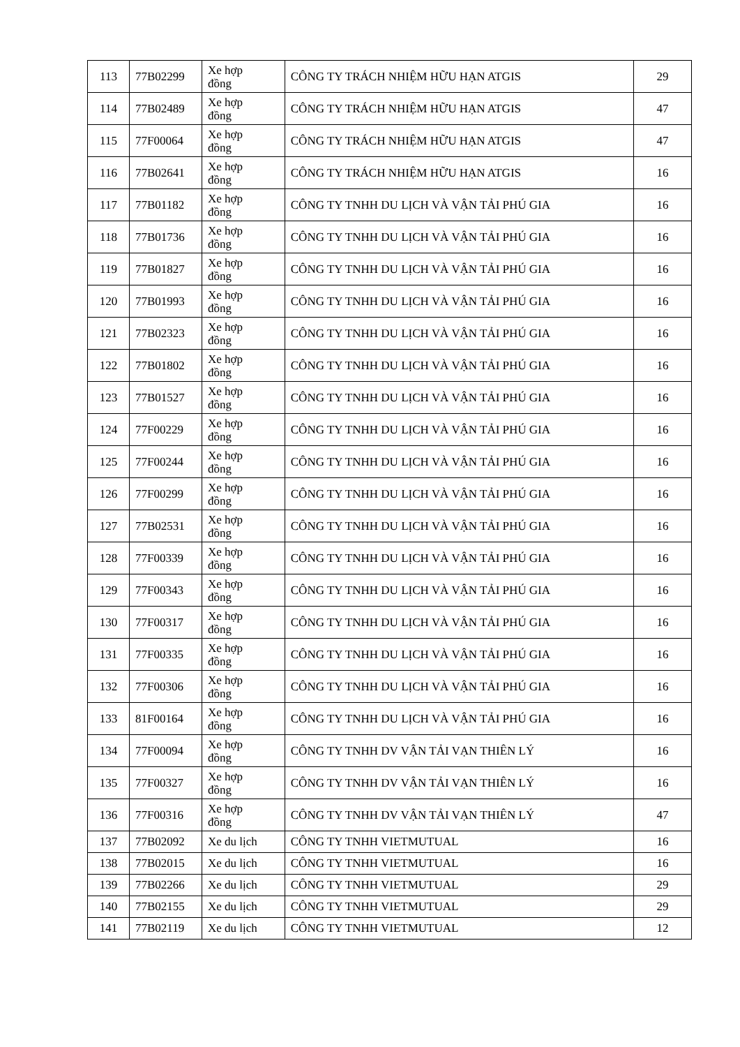| 113 | 77B02299 | Xe hợp đồng | CÔNG TY TRÁCH NHIỆM HỮU HẠN ATGIS | 29 |
| 114 | 77B02489 | Xe hợp đồng | CÔNG TY TRÁCH NHIỆM HỮU HẠN ATGIS | 47 |
| 115 | 77F00064 | Xe hợp đồng | CÔNG TY TRÁCH NHIỆM HỮU HẠN ATGIS | 47 |
| 116 | 77B02641 | Xe hợp đồng | CÔNG TY TRÁCH NHIỆM HỮU HẠN ATGIS | 16 |
| 117 | 77B01182 | Xe hợp đồng | CÔNG TY TNHH DU LỊCH VÀ VẬN TẢI PHÚ GIA | 16 |
| 118 | 77B01736 | Xe hợp đồng | CÔNG TY TNHH DU LỊCH VÀ VẬN TẢI PHÚ GIA | 16 |
| 119 | 77B01827 | Xe hợp đồng | CÔNG TY TNHH DU LỊCH VÀ VẬN TẢI PHÚ GIA | 16 |
| 120 | 77B01993 | Xe hợp đồng | CÔNG TY TNHH DU LỊCH VÀ VẬN TẢI PHÚ GIA | 16 |
| 121 | 77B02323 | Xe hợp đồng | CÔNG TY TNHH DU LỊCH VÀ VẬN TẢI PHÚ GIA | 16 |
| 122 | 77B01802 | Xe hợp đồng | CÔNG TY TNHH DU LỊCH VÀ VẬN TẢI PHÚ GIA | 16 |
| 123 | 77B01527 | Xe hợp đồng | CÔNG TY TNHH DU LỊCH VÀ VẬN TẢI PHÚ GIA | 16 |
| 124 | 77F00229 | Xe hợp đồng | CÔNG TY TNHH DU LỊCH VÀ VẬN TẢI PHÚ GIA | 16 |
| 125 | 77F00244 | Xe hợp đồng | CÔNG TY TNHH DU LỊCH VÀ VẬN TẢI PHÚ GIA | 16 |
| 126 | 77F00299 | Xe hợp đồng | CÔNG TY TNHH DU LỊCH VÀ VẬN TẢI PHÚ GIA | 16 |
| 127 | 77B02531 | Xe hợp đồng | CÔNG TY TNHH DU LỊCH VÀ VẬN TẢI PHÚ GIA | 16 |
| 128 | 77F00339 | Xe hợp đồng | CÔNG TY TNHH DU LỊCH VÀ VẬN TẢI PHÚ GIA | 16 |
| 129 | 77F00343 | Xe hợp đồng | CÔNG TY TNHH DU LỊCH VÀ VẬN TẢI PHÚ GIA | 16 |
| 130 | 77F00317 | Xe hợp đồng | CÔNG TY TNHH DU LỊCH VÀ VẬN TẢI PHÚ GIA | 16 |
| 131 | 77F00335 | Xe hợp đồng | CÔNG TY TNHH DU LỊCH VÀ VẬN TẢI PHÚ GIA | 16 |
| 132 | 77F00306 | Xe hợp đồng | CÔNG TY TNHH DU LỊCH VÀ VẬN TẢI PHÚ GIA | 16 |
| 133 | 81F00164 | Xe hợp đồng | CÔNG TY TNHH DU LỊCH VÀ VẬN TẢI PHÚ GIA | 16 |
| 134 | 77F00094 | Xe hợp đồng | CÔNG TY TNHH DV VẬN TẢI VẠN THIÊN LÝ | 16 |
| 135 | 77F00327 | Xe hợp đồng | CÔNG TY TNHH DV VẬN TẢI VẠN THIÊN LÝ | 16 |
| 136 | 77F00316 | Xe hợp đồng | CÔNG TY TNHH DV VẬN TẢI VẠN THIÊN LÝ | 47 |
| 137 | 77B02092 | Xe du lịch | CÔNG TY TNHH VIETMUTUAL | 16 |
| 138 | 77B02015 | Xe du lịch | CÔNG TY TNHH VIETMUTUAL | 16 |
| 139 | 77B02266 | Xe du lịch | CÔNG TY TNHH VIETMUTUAL | 29 |
| 140 | 77B02155 | Xe du lịch | CÔNG TY TNHH VIETMUTUAL | 29 |
| 141 | 77B02119 | Xe du lịch | CÔNG TY TNHH VIETMUTUAL | 12 |